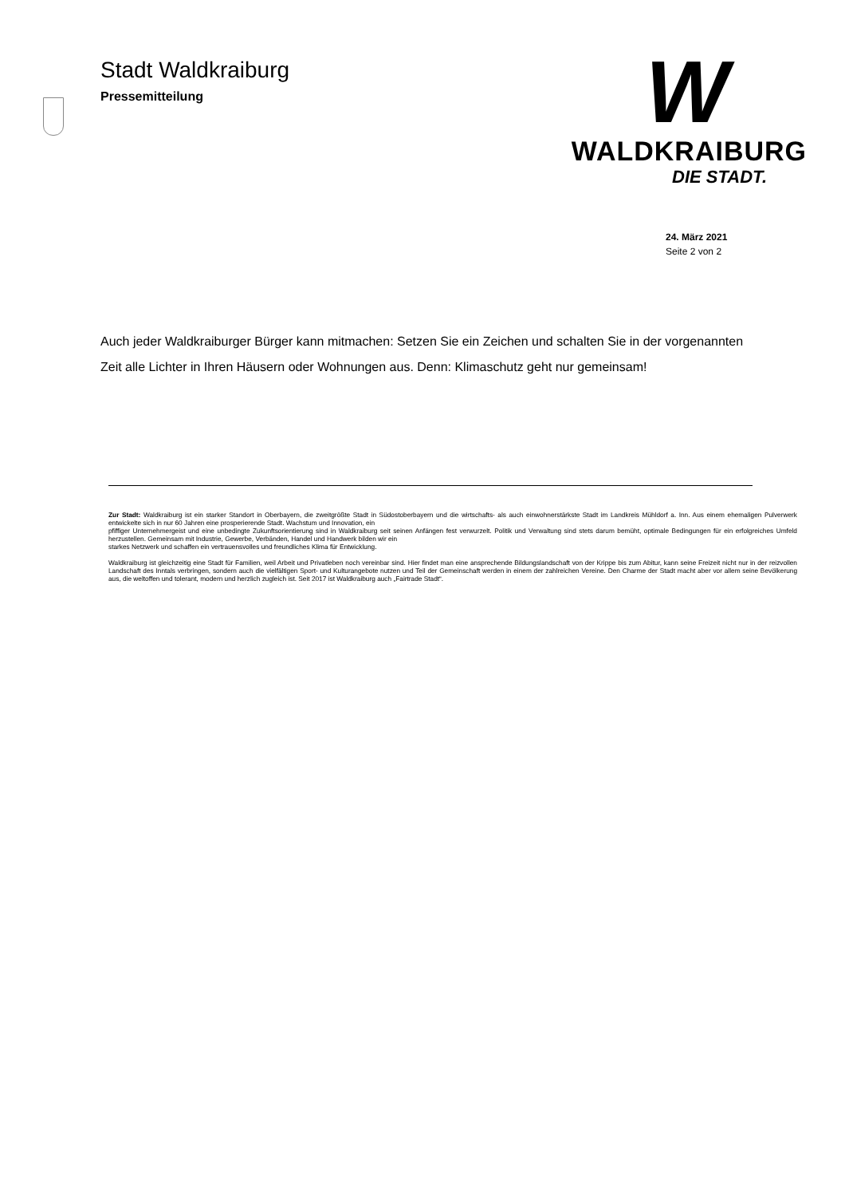Stadt Waldkraiburg
Pressemitteilung
W
WALDKRAIBURG
DIE STADT.
24. März 2021
Seite 2 von 2
Auch jeder Waldkraiburger Bürger kann mitmachen: Setzen Sie ein Zeichen und schalten Sie in der vorgenannten Zeit alle Lichter in Ihren Häusern oder Wohnungen aus. Denn: Klimaschutz geht nur gemeinsam!
Zur Stadt: Waldkraiburg ist ein starker Standort in Oberbayern, die zweitgrößte Stadt in Südostoberbayern und die wirtschafts- als auch einwohnerstärkste Stadt im Landkreis Mühldorf a. Inn. Aus einem ehemaligen Pulverwerk entwickelte sich in nur 60 Jahren eine prosperierende Stadt. Wachstum und Innovation, ein
pfiffiger Unternehmergeist und eine unbedingte Zukunftsorientierung sind in Waldkraiburg seit seinen Anfängen fest verwurzelt. Politik und Verwaltung sind stets darum bemüht, optimale Bedingungen für ein erfolgreiches Umfeld herzustellen. Gemeinsam mit Industrie, Gewerbe, Verbänden, Handel und Handwerk bilden wir ein
starkes Netzwerk und schaffen ein vertrauensvolles und freundliches Klima für Entwicklung.
Waldkraiburg ist gleichzeitig eine Stadt für Familien, weil Arbeit und Privatleben noch vereinbar sind. Hier findet man eine ansprechende Bildungslandschaft von der Krippe bis zum Abitur, kann seine Freizeit nicht nur in der reizvollen Landschaft des Inntals verbringen, sondern auch die vielfältigen Sport- und Kulturangebote nutzen und Teil der Gemeinschaft werden in einem der zahlreichen Vereine. Den Charme der Stadt macht aber vor allem seine Bevölkerung aus, die weltoffen und tolerant, modern und herzlich zugleich ist. Seit 2017 ist Waldkraiburg auch „Fairtrade Stadt“.